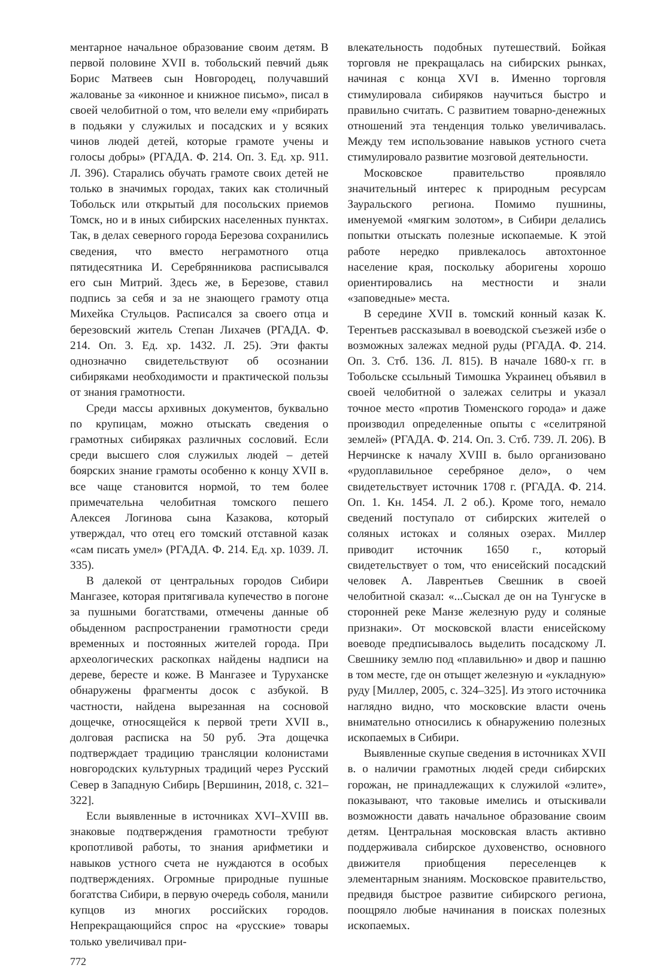ментарное начальное образование своим детям. В первой половине XVII в. тобольский певчий дьяк Борис Матвеев сын Новгородец, получавший жалованье за «иконное и книжное письмо», писал в своей челобитной о том, что велели ему «прибирать в подьяки у служилых и посадских и у всяких чинов людей детей, которые грамоте учены и голосы добры» (РГАДА. Ф. 214. Оп. 3. Ед. хр. 911. Л. 396). Старались обучать грамоте своих детей не только в значимых городах, таких как столичный Тобольск или открытый для посольских приемов Томск, но и в иных сибирских населенных пунктах. Так, в делах северного города Березова сохранились сведения, что вместо неграмотного отца пятидесятника И. Серебрянникова расписывался его сын Митрий. Здесь же, в Березове, ставил подпись за себя и за не знающего грамоту отца Михейка Стульцов. Расписался за своего отца и березовский житель Степан Лихачев (РГАДА. Ф. 214. Оп. 3. Ед. хр. 1432. Л. 25). Эти факты однозначно свидетельствуют об осознании сибиряками необходимости и практической пользы от знания грамотности.
Среди массы архивных документов, буквально по крупицам, можно отыскать сведения о грамотных сибиряках различных сословий. Если среди высшего слоя служилых людей – детей боярских знание грамоты особенно к концу XVII в. все чаще становится нормой, то тем более примечательна челобитная томского пешего Алексея Логинова сына Казакова, который утверждал, что отец его томский отставной казак «сам писать умел» (РГАДА. Ф. 214. Ед. хр. 1039. Л. 335).
В далекой от центральных городов Сибири Мангазее, которая притягивала купечество в погоне за пушными богатствами, отмечены данные об обыденном распространении грамотности среди временных и постоянных жителей города. При археологических раскопках найдены надписи на дереве, бересте и коже. В Мангазее и Туруханске обнаружены фрагменты досок с азбукой. В частности, найдена вырезанная на сосновой дощечке, относящейся к первой трети XVII в., долговая расписка на 50 руб. Эта дощечка подтверждает традицию трансляции колонистами новгородских культурных традиций через Русский Север в Западную Сибирь [Вершинин, 2018, с. 321–322].
Если выявленные в источниках XVI–XVIII вв. знаковые подтверждения грамотности требуют кропотливой работы, то знания арифметики и навыков устного счета не нуждаются в особых подтверждениях. Огромные природные пушные богатства Сибири, в первую очередь соболя, манили купцов из многих российских городов. Непрекращающийся спрос на «русские» товары только увеличивал при-
влекательность подобных путешествий. Бойкая торговля не прекращалась на сибирских рынках, начиная с конца XVI в. Именно торговля стимулировала сибиряков научиться быстро и правильно считать. С развитием товарно-денежных отношений эта тенденция только увеличивалась. Между тем использование навыков устного счета стимулировало развитие мозговой деятельности.
Московское правительство проявляло значительный интерес к природным ресурсам Зауральского региона. Помимо пушнины, именуемой «мягким золотом», в Сибири делались попытки отыскать полезные ископаемые. К этой работе нередко привлекалось автохтонное население края, поскольку аборигены хорошо ориентировались на местности и знали «заповедные» места.
В середине XVII в. томский конный казак К. Терентьев рассказывал в воеводской съезжей избе о возможных залежах медной руды (РГАДА. Ф. 214. Оп. 3. Стб. 136. Л. 815). В начале 1680-х гг. в Тобольске ссыльный Тимошка Украинец объявил в своей челобитной о залежах селитры и указал точное место «против Тюменского города» и даже производил определенные опыты с «селитряной землей» (РГАДА. Ф. 214. Оп. 3. Стб. 739. Л. 206). В Нерчинске к началу XVIII в. было организовано «рудоплавильное серебряное дело», о чем свидетельствует источник 1708 г. (РГАДА. Ф. 214. Оп. 1. Кн. 1454. Л. 2 об.). Кроме того, немало сведений поступало от сибирских жителей о соляных истоках и соляных озерах. Миллер приводит источник 1650 г., который свидетельствует о том, что енисейский посадский человек А. Лаврентьев Свешник в своей челобитной сказал: «...Сыскал де он на Тунгуске в сторонней реке Манзе железную руду и соляные признаки». От московской власти енисейскому воеводе предписывалось выделить посадскому Л. Свешнику землю под «плавильню» и двор и пашню в том месте, где он отыщет железную и «укладную» руду [Миллер, 2005, с. 324–325]. Из этого источника наглядно видно, что московские власти очень внимательно относились к обнаружению полезных ископаемых в Сибири.
Выявленные скупые сведения в источниках XVII в. о наличии грамотных людей среди сибирских горожан, не принадлежащих к служилой «элите», показывают, что таковые имелись и отыскивали возможности давать начальное образование своим детям. Центральная московская власть активно поддерживала сибирское духовенство, основного движителя приобщения переселенцев к элементарным знаниям. Московское правительство, предвидя быстрое развитие сибирского региона, поощряло любые начинания в поисках полезных ископаемых.
772